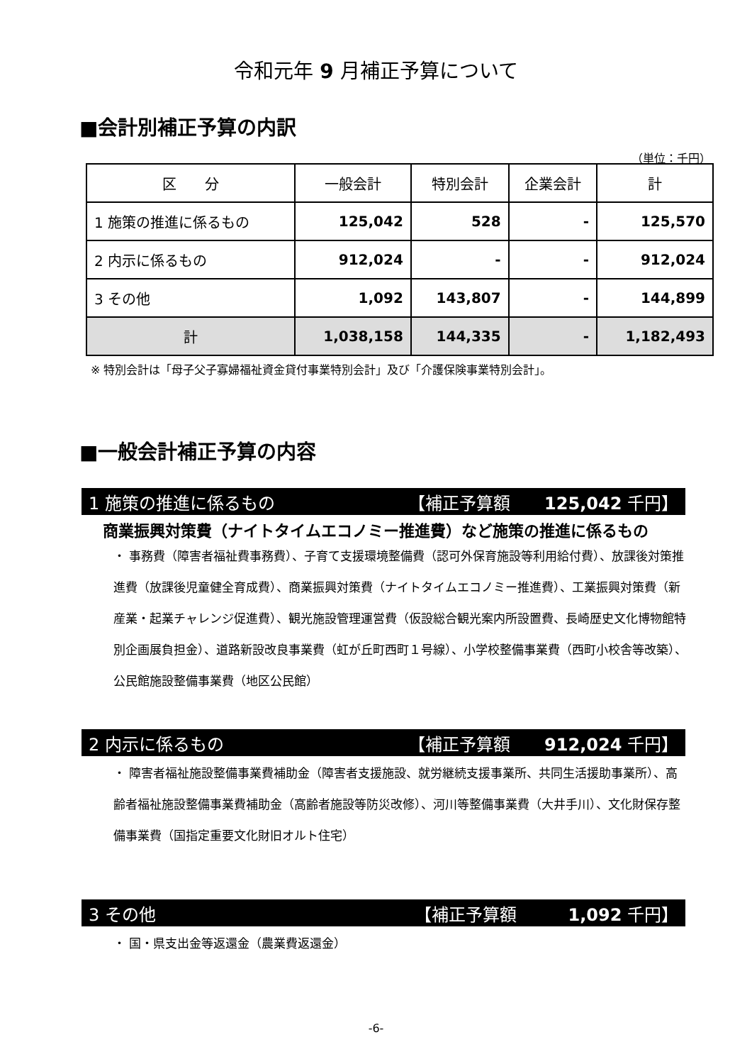令和元年 9 月補正予算について
■会計別補正予算の内訳
（単位：千円）
| 区 分 | 一般会計 | 特別会計 | 企業会計 | 計 |
| --- | --- | --- | --- | --- |
| 1 施策の推進に係るもの | 125,042 | 528 | - | 125,570 |
| 2 内示に係るもの | 912,024 | - | - | 912,024 |
| 3 その他 | 1,092 | 143,807 | - | 144,899 |
| 計 | 1,038,158 | 144,335 | - | 1,182,493 |
※ 特別会計は「母子父子寡婦福祉資金貸付事業特別会計」及び「介護保険事業特別会計」。
■一般会計補正予算の内容
1 施策の推進に係るもの 【補正予算額　　125,042 千円】
商業振興対策費（ナイトタイムエコノミー推進費）など施策の推進に係るもの
・ 事務費（障害者福祉費事務費）、子育て支援環境整備費（認可外保育施設等利用給付費）、放課後対策推進費（放課後児童健全育成費）、商業振興対策費（ナイトタイムエコノミー推進費）、工業振興対策費（新産業・起業チャレンジ促進費）、観光施設管理運営費（仮設総合観光案内所設置費、長崎歴史文化博物館特別企画展負担金）、道路新設改良事業費（虹が丘町西町１号線）、小学校整備事業費（西町小校舎等改築）、公民館施設整備事業費（地区公民館）
2 内示に係るもの 【補正予算額　　912,024 千円】
・ 障害者福祉施設整備事業費補助金（障害者支援施設、就労継続支援事業所、共同生活援助事業所）、高齢者福祉施設整備事業費補助金（高齢者施設等防災改修）、河川等整備事業費（大井手川）、文化財保存整備事業費（国指定重要文化財旧オルト住宅）
3 その他 【補正予算額　　　1,092 千円】
・ 国・県支出金等返還金（農業費返還金）
-6-